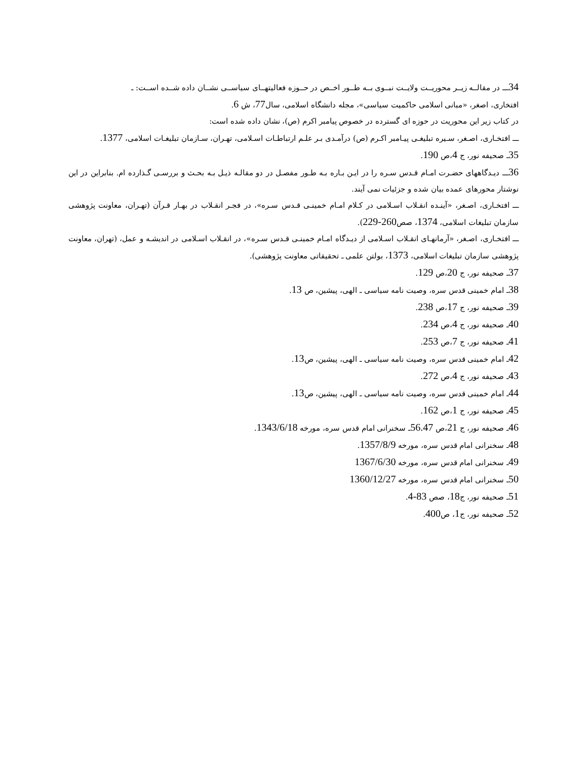34ـــ در مقالــه زیــر محوریــت ولایــت نبــوی بــه طــور اخــص در حــوزه فعالیتهــای سیاســی نشــان داده شــده اســت: ـ
افتخاری، اصغر، «مبانی اسلامی حاکمیت سیاسی»، مجله دانشگاه اسلامی، سال77، ش 6.
در کتاب زیر این محوریت در حوزه ای گسترده در خصوص پیامبر اکرم (ص)، نشان داده شده است:
ـــ افتخـاری، اصـغر، سـیره تبلیغـی پیـامبر اکـرم (ص) درآمـدی بـر علـم ارتباطـات اسـلامی، تهـران، سـازمان تبلیغـات اسلامی، 1377.
35ـ صحیفه نور، ج 4،ص 190.
36ـــ دیـدگاههای حضـرت امـام قـدس سـره را در ایـن بـاره بـه طـور مفصـل در دو مقالـه ذیـل بـه بحـث و بررسـی گـذارده ام. بنابراین در این نوشتار محورهای عمده بیان شده و جزئیات نمی آیند.
ـــ افتخـاری، اصـغر، «آینـده انقـلاب اسـلامی در کـلام امـام خمینـی قـدس سـره»، در فجـر انقـلاب در بهـار قـرآن (تهـران، معاونت پژوهشی سازمان تبلیغات اسلامی، 1374، صص260-229).
ـــ افتخـاری، اصـغر، «آرمانهـای انقـلاب اسـلامی از دیـدگاه امـام خمینـی قـدس سـره»، در انقـلاب اسـلامی در اندیشـه و عمل، (تهران، معاونت پژوهشی سازمان تبلیغات اسلامی، 1373، بولتن علمی ـ تحقیقاتی معاونت پژوهشی).
37ـ صحیفه نور، ج 20،ص 129.
38ـ امام خمینی قدس سره، وصیت نامه سیاسی ـ الهی، پیشین، ص 13.
39ـ صحیفه نور، ج 17،ص 238.
40ـ صحیفه نور، ج 4،ص 234.
41ـ صحیفه نور، ج 7،ص 253.
42ـ امام خمینی قدس سره، وصیت نامه سیاسی ـ الهی، پیشین، ص13.
43ـ صحیفه نور، ج 4،ص 272.
44ـ امام خمینی قدس سره، وصیت نامه سیاسی ـ الهی، پیشین، ص13.
45ـ صحیفه نور، ج 1،ص 162.
46ـ صحیفه نور، ج 21،ص 56.47ـ سخنرانی امام قدس سره، مورخه 1343/6/18.
48ـ سخنرانی امام قدس سره، مورخه 1357/8/9.
49ـ سخنرانی امام قدس سره، مورخه 1367/6/30
50ـ سخنرانی امام قدس سره، مورخه 1360/12/27
51ـ صحیفه نور، ج18، صص 83-4.
52ـ صحیفه نور، ج1، ص400.